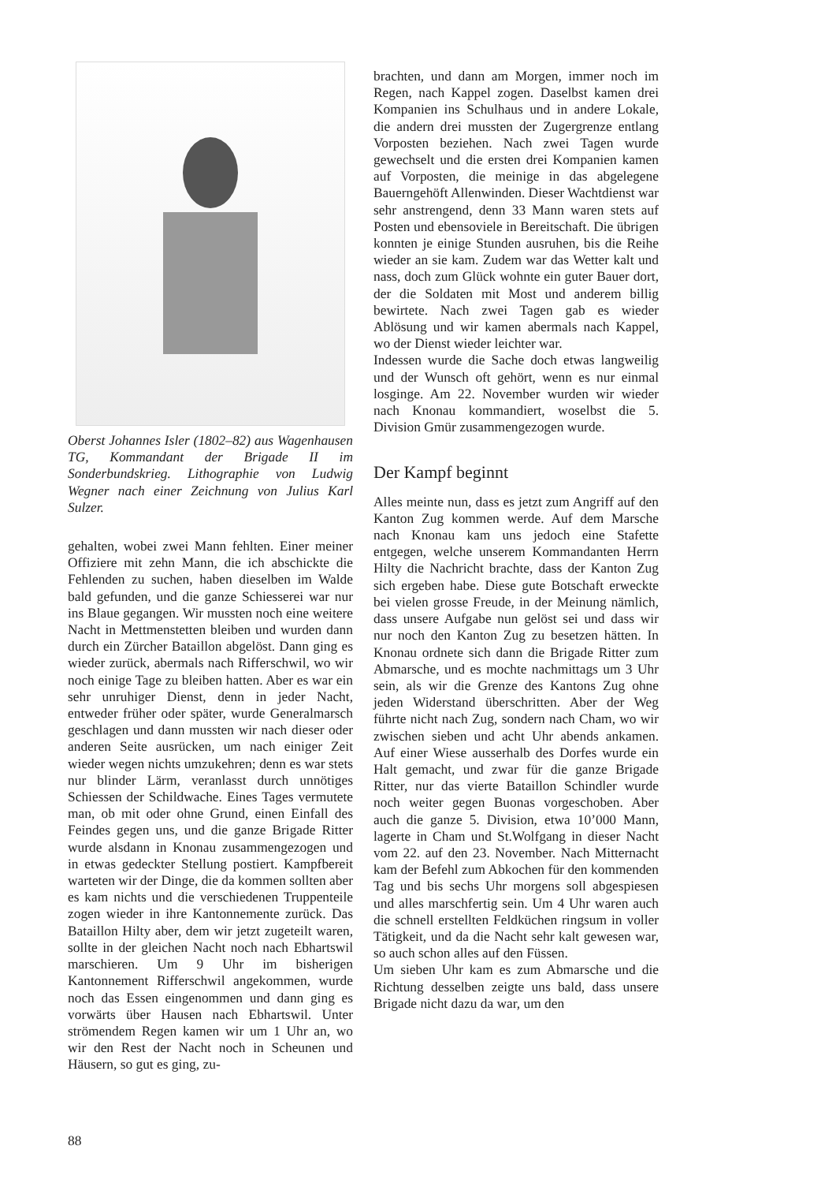Oberst Johannes Isler (1802–82) aus Wagenhausen TG, Kommandant der Brigade II im Sonderbundskrieg. Lithographie von Ludwig Wegner nach einer Zeichnung von Julius Karl Sulzer.
gehalten, wobei zwei Mann fehlten. Einer meiner Offiziere mit zehn Mann, die ich abschickte die Fehlenden zu suchen, haben dieselben im Walde bald gefunden, und die ganze Schiesserei war nur ins Blaue gegangen. Wir mussten noch eine weitere Nacht in Mettmenstetten bleiben und wurden dann durch ein Zürcher Bataillon abgelöst. Dann ging es wieder zurück, abermals nach Rifferschwil, wo wir noch einige Tage zu bleiben hatten. Aber es war ein sehr unruhiger Dienst, denn in jeder Nacht, entweder früher oder später, wurde Generalmarsch geschlagen und dann mussten wir nach dieser oder anderen Seite ausrücken, um nach einiger Zeit wieder wegen nichts umzukehren; denn es war stets nur blinder Lärm, veranlasst durch unnötiges Schiessen der Schildwache. Eines Tages vermutete man, ob mit oder ohne Grund, einen Einfall des Feindes gegen uns, und die ganze Brigade Ritter wurde alsdann in Knonau zusammengezogen und in etwas gedeckter Stellung postiert. Kampfbereit warteten wir der Dinge, die da kommen sollten aber es kam nichts und die verschiedenen Truppenteile zogen wieder in ihre Kantonnemente zurück. Das Bataillon Hilty aber, dem wir jetzt zugeteilt waren, sollte in der gleichen Nacht noch nach Ebhartswil marschieren. Um 9 Uhr im bisherigen Kantonnement Rifferschwil angekommen, wurde noch das Essen eingenommen und dann ging es vorwärts über Hausen nach Ebhartswil. Unter strömendem Regen kamen wir um 1 Uhr an, wo wir den Rest der Nacht noch in Scheunen und Häusern, so gut es ging, zu-
brachten, und dann am Morgen, immer noch im Regen, nach Kappel zogen. Daselbst kamen drei Kompanien ins Schulhaus und in andere Lokale, die andern drei mussten der Zugergrenze entlang Vorposten beziehen. Nach zwei Tagen wurde gewechselt und die ersten drei Kompanien kamen auf Vorposten, die meinige in das abgelegene Bauerngehöft Allenwinden. Dieser Wachtdienst war sehr anstrengend, denn 33 Mann waren stets auf Posten und ebensoviele in Bereitschaft. Die übrigen konnten je einige Stunden ausruhen, bis die Reihe wieder an sie kam. Zudem war das Wetter kalt und nass, doch zum Glück wohnte ein guter Bauer dort, der die Soldaten mit Most und anderem billig bewirtete. Nach zwei Tagen gab es wieder Ablösung und wir kamen abermals nach Kappel, wo der Dienst wieder leichter war.
Indessen wurde die Sache doch etwas langweilig und der Wunsch oft gehört, wenn es nur einmal losginge. Am 22. November wurden wir wieder nach Knonau kommandiert, woselbst die 5. Division Gmür zusammengezogen wurde.
Der Kampf beginnt
Alles meinte nun, dass es jetzt zum Angriff auf den Kanton Zug kommen werde. Auf dem Marsche nach Knonau kam uns jedoch eine Stafette entgegen, welche unserem Kommandanten Herrn Hilty die Nachricht brachte, dass der Kanton Zug sich ergeben habe. Diese gute Botschaft erweckte bei vielen grosse Freude, in der Meinung nämlich, dass unsere Aufgabe nun gelöst sei und dass wir nur noch den Kanton Zug zu besetzen hätten. In Knonau ordnete sich dann die Brigade Ritter zum Abmarsche, und es mochte nachmittags um 3 Uhr sein, als wir die Grenze des Kantons Zug ohne jeden Widerstand überschritten. Aber der Weg führte nicht nach Zug, sondern nach Cham, wo wir zwischen sieben und acht Uhr abends ankamen. Auf einer Wiese ausserhalb des Dorfes wurde ein Halt gemacht, und zwar für die ganze Brigade Ritter, nur das vierte Bataillon Schindler wurde noch weiter gegen Buonas vorgeschoben. Aber auch die ganze 5. Division, etwa 10’000 Mann, lagerte in Cham und St.Wolfgang in dieser Nacht vom 22. auf den 23. November. Nach Mitternacht kam der Befehl zum Abkochen für den kommenden Tag und bis sechs Uhr morgens soll abgespiesen und alles marschfertig sein. Um 4 Uhr waren auch die schnell erstellten Feldküchen ringsum in voller Tätigkeit, und da die Nacht sehr kalt gewesen war, so auch schon alles auf den Füssen.
Um sieben Uhr kam es zum Abmarsche und die Richtung desselben zeigte uns bald, dass unsere Brigade nicht dazu da war, um den
88